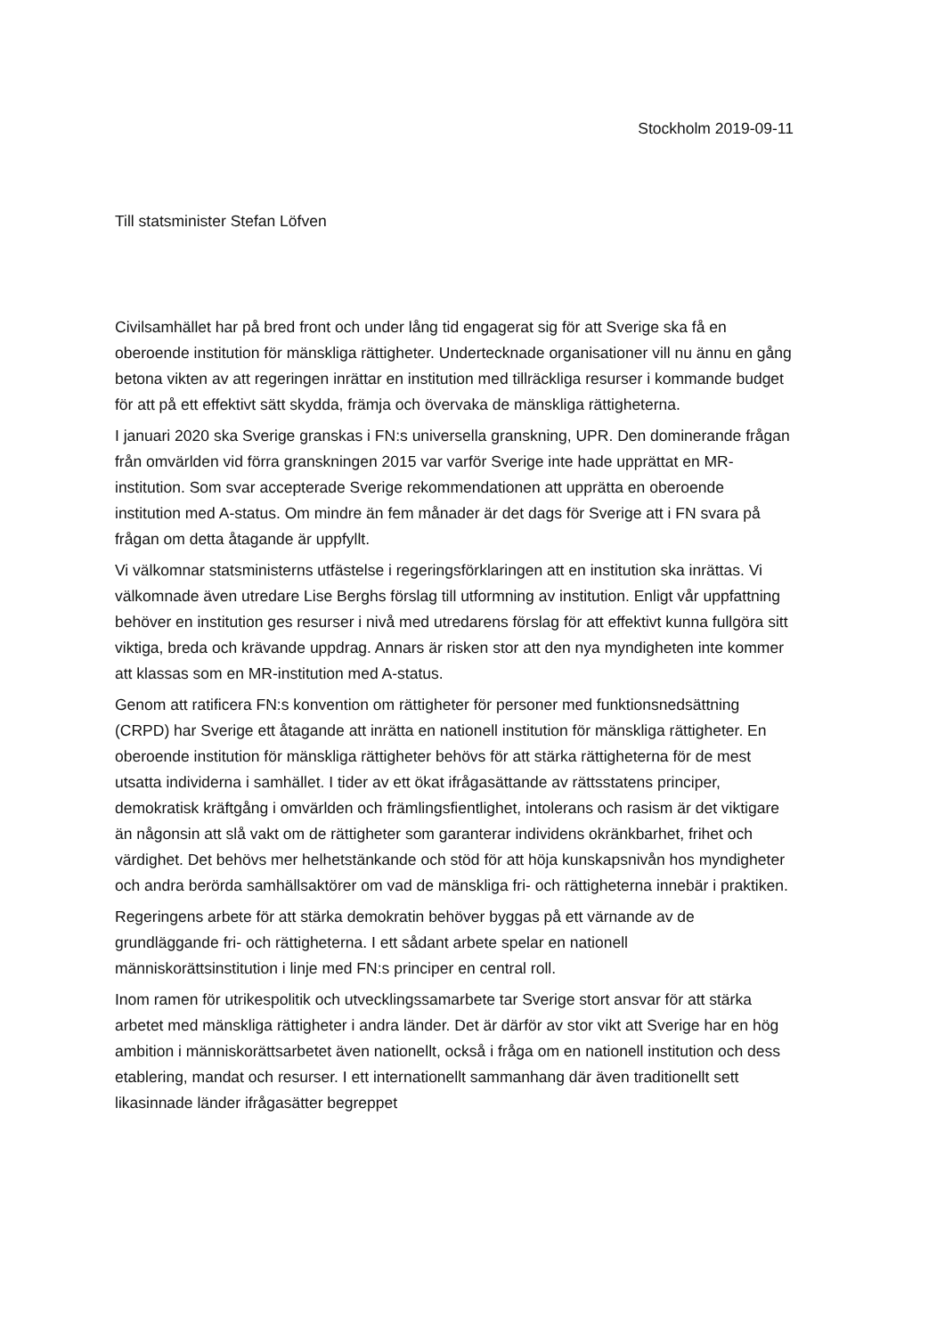Stockholm 2019-09-11
Till statsminister Stefan Löfven
Civilsamhället har på bred front och under lång tid engagerat sig för att Sverige ska få en oberoende institution för mänskliga rättigheter. Undertecknade organisationer vill nu ännu en gång betona vikten av att regeringen inrättar en institution med tillräckliga resurser i kommande budget för att på ett effektivt sätt skydda, främja och övervaka de mänskliga rättigheterna.
I januari 2020 ska Sverige granskas i FN:s universella granskning, UPR. Den dominerande frågan från omvärlden vid förra granskningen 2015 var varför Sverige inte hade upprättat en MR-institution. Som svar accepterade Sverige rekommendationen att upprätta en oberoende institution med A-status. Om mindre än fem månader är det dags för Sverige att i FN svara på frågan om detta åtagande är uppfyllt.
Vi välkomnar statsministerns utfästelse i regeringsförklaringen att en institution ska inrättas. Vi välkomnade även utredare Lise Berghs förslag till utformning av institution. Enligt vår uppfattning behöver en institution ges resurser i nivå med utredarens förslag för att effektivt kunna fullgöra sitt viktiga, breda och krävande uppdrag. Annars är risken stor att den nya myndigheten inte kommer att klassas som en MR-institution med A-status.
Genom att ratificera FN:s konvention om rättigheter för personer med funktionsnedsättning (CRPD) har Sverige ett åtagande att inrätta en nationell institution för mänskliga rättigheter. En oberoende institution för mänskliga rättigheter behövs för att stärka rättigheterna för de mest utsatta individerna i samhället. I tider av ett ökat ifrågasättande av rättsstatens principer, demokratisk kräftgång i omvärlden och främlingsfientlighet, intolerans och rasism är det viktigare än någonsin att slå vakt om de rättigheter som garanterar individens okränkbarhet, frihet och värdighet. Det behövs mer helhetstänkande och stöd för att höja kunskapsnivån hos myndigheter och andra berörda samhällsaktörer om vad de mänskliga fri- och rättigheterna innebär i praktiken.
Regeringens arbete för att stärka demokratin behöver byggas på ett värnande av de grundläggande fri- och rättigheterna. I ett sådant arbete spelar en nationell människorättsinstitution i linje med FN:s principer en central roll.
Inom ramen för utrikespolitik och utvecklingssamarbete tar Sverige stort ansvar för att stärka arbetet med mänskliga rättigheter i andra länder. Det är därför av stor vikt att Sverige har en hög ambition i människorättsarbetet även nationellt, också i fråga om en nationell institution och dess etablering, mandat och resurser. I ett internationellt sammanhang där även traditionellt sett likasinnade länder ifrågasätter begreppet